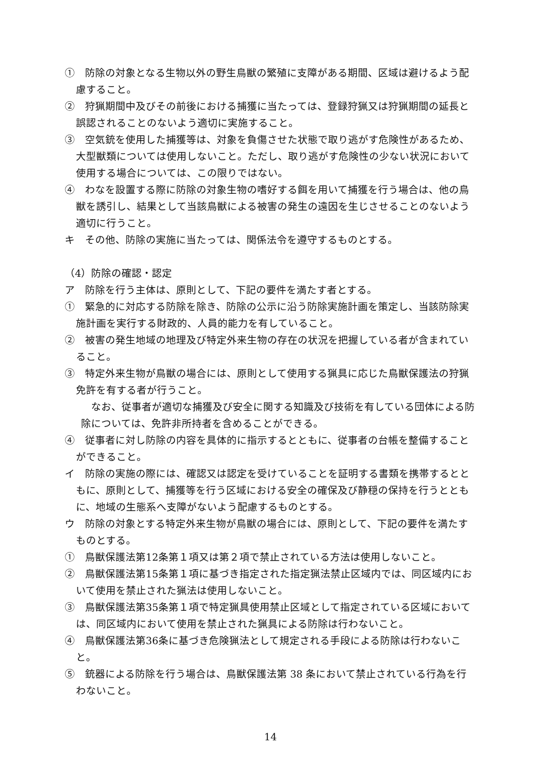①　防除の対象となる生物以外の野生鳥獣の繁殖に支障がある期間、区域は避けるよう配慮すること。
②　狩猟期間中及びその前後における捕獲に当たっては、登録狩猟又は狩猟期間の延長と誤認されることのないよう適切に実施すること。
③　空気銃を使用した捕獲等は、対象を負傷させた状態で取り逃がす危険性があるため、大型獣類については使用しないこと。ただし、取り逃がす危険性の少ない状況において使用する場合については、この限りではない。
④　わなを設置する際に防除の対象生物の嗜好する餌を用いて捕獲を行う場合は、他の鳥獣を誘引し、結果として当該鳥獣による被害の発生の遠因を生じさせることのないよう適切に行うこと。
キ　その他、防除の実施に当たっては、関係法令を遵守するものとする。
（4）防除の確認・認定
ア　防除を行う主体は、原則として、下記の要件を満たす者とする。
①　緊急的に対応する防除を除き、防除の公示に沿う防除実施計画を策定し、当該防除実施計画を実行する財政的、人員的能力を有していること。
②　被害の発生地域の地理及び特定外来生物の存在の状況を把握している者が含まれていること。
③　特定外来生物が鳥獣の場合には、原則として使用する猟具に応じた鳥獣保護法の狩猟免許を有する者が行うこと。
　なお、従事者が適切な捕獲及び安全に関する知識及び技術を有している団体による防除については、免許非所持者を含めることができる。
④　従事者に対し防除の内容を具体的に指示するとともに、従事者の台帳を整備することができること。
イ　防除の実施の際には、確認又は認定を受けていることを証明する書類を携帯するとともに、原則として、捕獲等を行う区域における安全の確保及び静穏の保持を行うとともに、地域の生態系へ支障がないよう配慮するものとする。
ウ　防除の対象とする特定外来生物が鳥獣の場合には、原則として、下記の要件を満たすものとする。
①　鳥獣保護法第12条第１項又は第２項で禁止されている方法は使用しないこと。
②　鳥獣保護法第15条第１項に基づき指定された指定猟法禁止区域内では、同区域内において使用を禁止された猟法は使用しないこと。
③　鳥獣保護法第35条第１項で特定猟具使用禁止区域として指定されている区域においては、同区域内において使用を禁止された猟具による防除は行わないこと。
④　鳥獣保護法第36条に基づき危険猟法として規定される手段による防除は行わないこと。
⑤　銃器による防除を行う場合は、鳥獣保護法第 38 条において禁止されている行為を行わないこと。
14